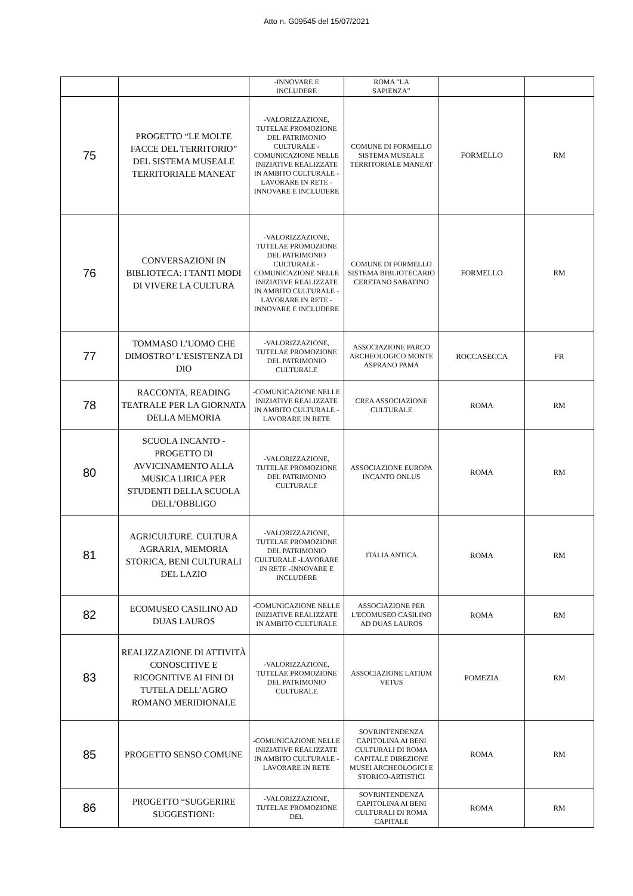Atto n. G09545 del 15/07/2021
| | | -INNOVARE E INCLUDERE | ROMA “LA SAPIENZA” | | |
| 75 | PROGETTO “LE MOLTE FACCE DEL TERRITORIO” DEL SISTEMA MUSEALE TERRITORIALE MANEAT | -VALORIZZAZIONE, TUTELAE PROMOZIONE DEL PATRIMONIO CULTURALE -COMUNICAZIONE NELLE INIZIATIVE REALIZZATE IN AMBITO CULTURALE -LAVORARE IN RETE -INNOVARE E INCLUDERE | COMUNE DI FORMELLO SISTEMA MUSEALE TERRITORIALE MANEAT | FORMELLO | RM |
| 76 | CONVERSAZIONI IN BIBLIOTECA: I TANTI MODI DI VIVERE LA CULTURA | -VALORIZZAZIONE, TUTELAE PROMOZIONE DEL PATRIMONIO CULTURALE -COMUNICAZIONE NELLE INIZIATIVE REALIZZATE IN AMBITO CULTURALE -LAVORARE IN RETE -INNOVARE E INCLUDERE | COMUNE DI FORMELLO SISTEMA BIBLIOTECARIO CERETANO SABATINO | FORMELLO | RM |
| 77 | TOMMASO L’UOMO CHE DIMOSTRO’ L’ESISTENZA DI DIO | -VALORIZZAZIONE, TUTELAE PROMOZIONE DEL PATRIMONIO CULTURALE | ASSOCIAZIONE PARCO ARCHEOLOGICO MONTE ASPRANO PAMA | ROCCASECCA | FR |
| 78 | RACCONTA, READING TEATRALE PER LA GIORNATA DELLA MEMORIA | -COMUNICAZIONE NELLE INIZIATIVE REALIZZATE IN AMBITO CULTURALE -LAVORARE IN RETE | CREA ASSOCIAZIONE CULTURALE | ROMA | RM |
| 80 | SCUOLA INCANTO - PROGETTO DI AVVICINAMENTO ALLA MUSICA LIRICA PER STUDENTI DELLA SCUOLA DELL’OBBLIGO | -VALORIZZAZIONE, TUTELAE PROMOZIONE DEL PATRIMONIO CULTURALE | ASSOCIAZIONE EUROPA INCANTO ONLUS | ROMA | RM |
| 81 | AGRICULTURE. CULTURA AGRARIA, MEMORIA STORICA, BENI CULTURALI DEL LAZIO | -VALORIZZAZIONE, TUTELAE PROMOZIONE DEL PATRIMONIO CULTURALE -LAVORARE IN RETE -INNOVARE E INCLUDERE | ITALIA ANTICA | ROMA | RM |
| 82 | ECOMUSEO CASILINO AD DUAS LAUROS | -COMUNICAZIONE NELLE INIZIATIVE REALIZZATE IN AMBITO CULTURALE | ASSOCIAZIONE PER L'ECOMUSEO CASILINO AD DUAS LAUROS | ROMA | RM |
| 83 | REALIZZAZIONE DI ATTIVITÀ CONOSCITIVE E RICOGNITIVE AI FINI DI TUTELA DELL’AGRO ROMANO MERIDIONALE | -VALORIZZAZIONE, TUTELAE PROMOZIONE DEL PATRIMONIO CULTURALE | ASSOCIAZIONE LATIUM VETUS | POMEZIA | RM |
| 85 | PROGETTO SENSO COMUNE | -COMUNICAZIONE NELLE INIZIATIVE REALIZZATE IN AMBITO CULTURALE -LAVORARE IN RETE | SOVRINTENDENZA CAPITOLINA AI BENI CULTURALI DI ROMA CAPITALE DIREZIONE MUSEI ARCHEOLOGICI E STORICO-ARTISTICI | ROMA | RM |
| 86 | PROGETTO “SUGGERIRE SUGGESTIONI: | -VALORIZZAZIONE, TUTELAE PROMOZIONE DEL | SOVRINTENDENZA CAPITOLINA AI BENI CULTURALI DI ROMA CAPITALE | ROMA | RM |